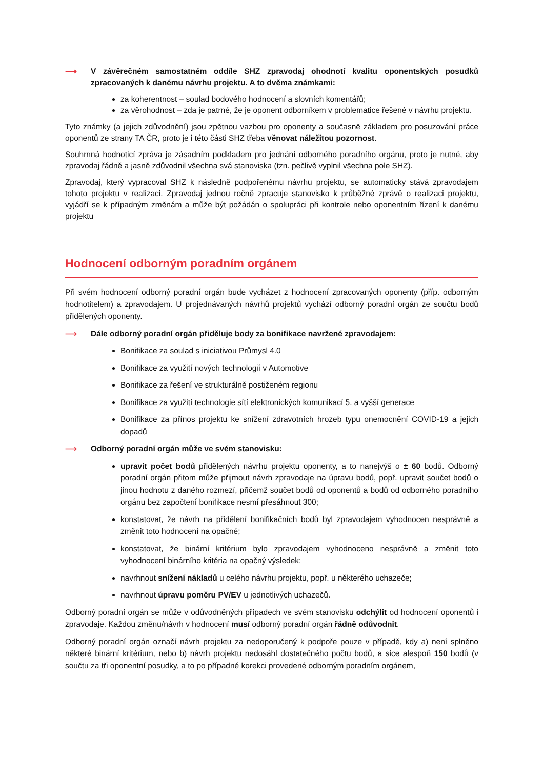⟶ V závěrečném samostatném oddíle SHZ zpravodaj ohodnotí kvalitu oponentských posudků zpracovaných k danému návrhu projektu. A to dvěma známkami:
za koherentnost – soulad bodového hodnocení a slovních komentářů;
za věrohodnost – zda je patrné, že je oponent odborníkem v problematice řešené v návrhu projektu.
Tyto známky (a jejich zdůvodnění) jsou zpětnou vazbou pro oponenty a současně základem pro posuzování práce oponentů ze strany TA ČR, proto je i této části SHZ třeba věnovat náležitou pozornost.
Souhrnná hodnoticí zpráva je zásadním podkladem pro jednání odborného poradního orgánu, proto je nutné, aby zpravodaj řádně a jasně zdůvodnil všechna svá stanoviska (tzn. pečlivě vyplnil všechna pole SHZ).
Zpravodaj, který vypracoval SHZ k následně podpořenému návrhu projektu, se automaticky stává zpravodajem tohoto projektu v realizaci. Zpravodaj jednou ročně zpracuje stanovisko k průběžné zprávě o realizaci projektu, vyjádří se k případným změnám a může být požádán o spolupráci při kontrole nebo oponentním řízení k danému projektu
Hodnocení odborným poradním orgánem
Při svém hodnocení odborný poradní orgán bude vycházet z hodnocení zpracovaných oponenty (příp. odborným hodnotitelem) a zpravodajem. U projednávaných návrhů projektů vychází odborný poradní orgán ze součtu bodů přidělených oponenty.
⟶ Dále odborný poradní orgán přiděluje body za bonifikace navržené zpravodajem:
Bonifikace za soulad s iniciativou Průmysl 4.0
Bonifikace za využití nových technologií v Automotive
Bonifikace za řešení ve strukturálně postiženém regionu
Bonifikace za využití technologie sítí elektronických komunikací 5. a vyšší generace
Bonifikace za přínos projektu ke snížení zdravotních hrozeb typu onemocnění COVID-19 a jejich dopadů
⟶ Odborný poradní orgán může ve svém stanovisku:
upravit počet bodů přidělených návrhu projektu oponenty, a to nanejvýš o ± 60 bodů. Odborný poradní orgán přitom může přijmout návrh zpravodaje na úpravu bodů, popř. upravit součet bodů o jinou hodnotu z daného rozmezí, přičemž součet bodů od oponentů a bodů od odborného poradního orgánu bez započtení bonifikace nesmí přesáhnout 300;
konstatovat, že návrh na přidělení bonifikačních bodů byl zpravodajem vyhodnocen nesprávně a změnit toto hodnocení na opačné;
konstatovat, že binární kritérium bylo zpravodajem vyhodnoceno nesprávně a změnit toto vyhodnocení binárního kritéria na opačný výsledek;
navrhnout snížení nákladů u celého návrhu projektu, popř. u některého uchazeče;
navrhnout úpravu poměru PV/EV u jednotlivých uchazečů.
Odborný poradní orgán se může v odůvodněných případech ve svém stanovisku odchýlit od hodnocení oponentů i zpravodaje. Každou změnu/návrh v hodnocení musí odborný poradní orgán řádně odůvodnit.
Odborný poradní orgán označí návrh projektu za nedoporučený k podpoře pouze v případě, kdy a) není splněno některé binární kritérium, nebo b) návrh projektu nedosáhl dostatečného počtu bodů, a sice alespoň 150 bodů (v součtu za tři oponentní posudky, a to po případné korekci provedené odborným poradním orgánem,